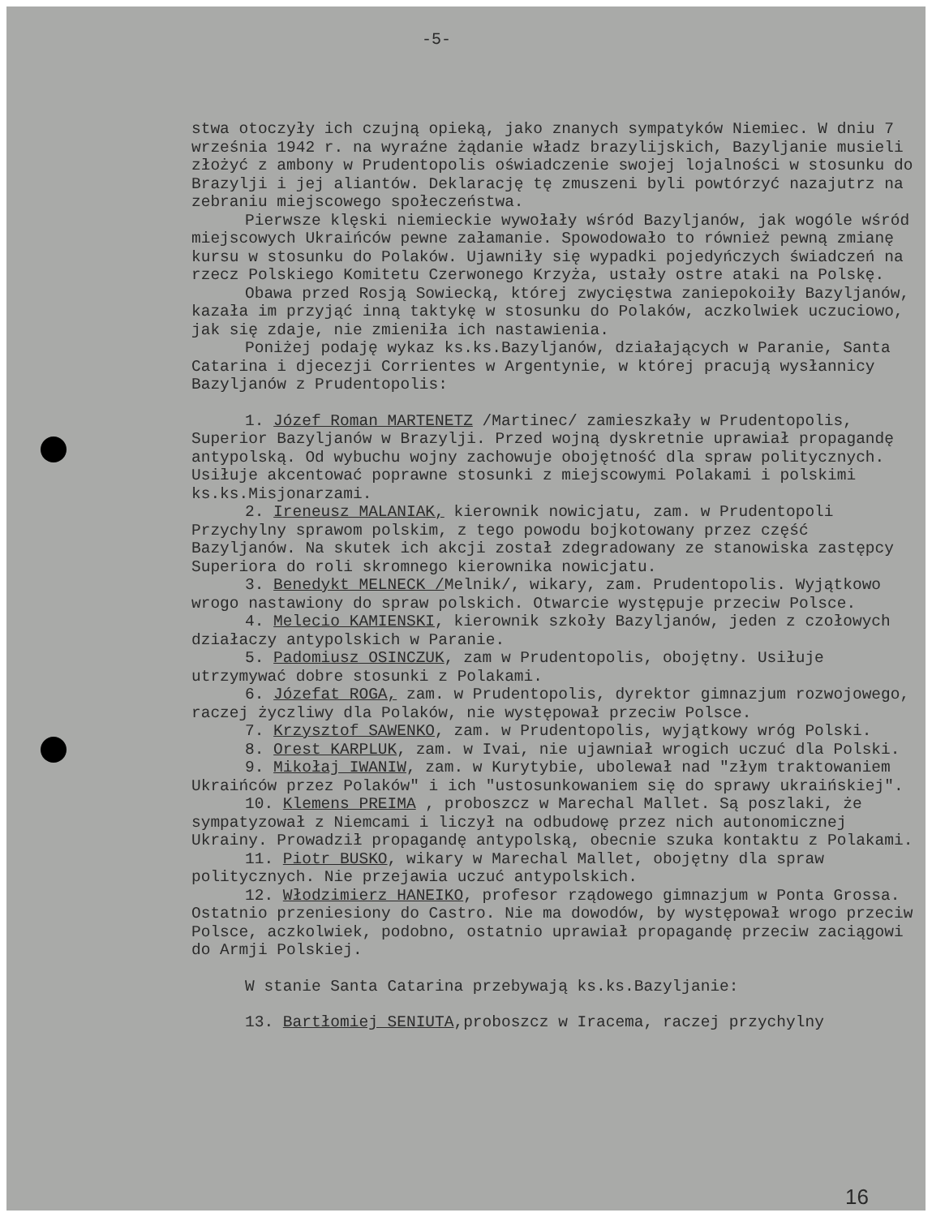-5-
stwa otoczyły ich czujną opieką, jako znanych sympatyków Niemiec. W dniu 7 września 1942 r. na wyraźne żądanie władz brazylijskich, Bazyljanie musieli złożyć z ambony w Prudentopolis oświadczenie swojej lojalności w stosunku do Brazylji i jej aliantów. Deklarację tę zmuszeni byli powtórzyć nazajutrz na zebraniu miejscowego społeczeństwa.
Pierwsze klęski niemieckie wywołały wśród Bazyljanów, jak wogóle wśród miejscowych Ukraińców pewne załamanie. Spowodowało to również pewną zmianę kursu w stosunku do Polaków. Ujawniły się wypadki pojedyńczych świadczeń na rzecz Polskiego Komitetu Czerwonego Krzyża, ustały ostre ataki na Polskę.
Obawa przed Rosją Sowiecką, której zwycięstwa zaniepokoiły Bazyljanów, kazała im przyjąć inną taktykę w stosunku do Polaków, aczkolwiek uczuciowo, jak się zdaje, nie zmieniła ich nastawienia.
Poniżej podaję wykaz ks.ks.Bazyljanów, działających w Paranie, Santa Catarina i djecezji Corrientes w Argentynie, w której pracują wysłannicy Bazyljanów z Prudentopolis:
1. Józef Roman MARTENETZ /Martinec/ zamieszkały w Prudentopolis, Superior Bazyljanów w Brazylji. Przed wojną dyskretnie uprawiał propagandę antypolską. Od wybuchu wojny zachowuje obojętność dla spraw politycznych. Usiłuje akcentować poprawne stosunki z miejscowymi Polakami i polskimi ks.ks.Misjonarzami.
2. Ireneusz MALANIAK, kierownik nowicjatu, zam. w Prudentopoli Przychylny sprawom polskim, z tego powodu bojkotowany przez część Bazyljanów. Na skutek ich akcji został zdegradowany ze stanowiska zastępcy Superiora do roli skromnego kierownika nowicjatu.
3. Benedykt MELNECK /Melnik/, wikary, zam. Prudentopolis. Wyjątkowo wrogo nastawiony do spraw polskich. Otwarcie występuje przeciw Polsce.
4. Melecio KAMIENSKI, kierownik szkoły Bazyljanów, jeden z czołowych działaczy antypolskich w Paranie.
5. Padomiusz OSINCZUK, zam w Prudentopolis, obojętny. Usiłuje utrzymywać dobre stosunki z Polakami.
6. Józefat ROGA, zam. w Prudentopolis, dyrektor gimnazjum rozwojowego, raczej życzliwy dla Polaków, nie występował przeciw Polsce.
7. Krzysztof SAWENKO, zam. w Prudentopolis, wyjątkowy wróg Polski.
8. Orest KARPLUK, zam. w Ivai, nie ujawniał wrogich uczuć dla Polski.
9. Mikołaj IWANIW, zam. w Kurytybie, ubolewał nad "złym traktowaniem Ukraińców przez Polaków" i ich "ustosunkowaniem się do sprawy ukraińskiej".
10. Klemens PREIMA , proboszcz w Marechal Mallet. Są poszlaki, że sympatyzował z Niemcami i liczył na odbudowę przez nich autonomicznej Ukrainy. Prowadził propagandę antypolską, obecnie szuka kontaktu z Polakami.
11. Piotr BUSKO, wikary w Marechal Mallet, obojętny dla spraw politycznych. Nie przejawia uczuć antypolskich.
12. Włodzimierz HANEIKO, profesor rządowego gimnazjum w Ponta Grossa. Ostatnio przeniesiony do Castro. Nie ma dowodów, by występował wrogo przeciw Polsce, aczkolwiek, podobno, ostatnio uprawiał propagandę przeciw zaciągowi do Armji Polskiej.
W stanie Santa Catarina przebywają ks.ks.Bazyljanie:
13. Bartłomiej SENIUTA,proboszcz w Iracema, raczej przychylny
16